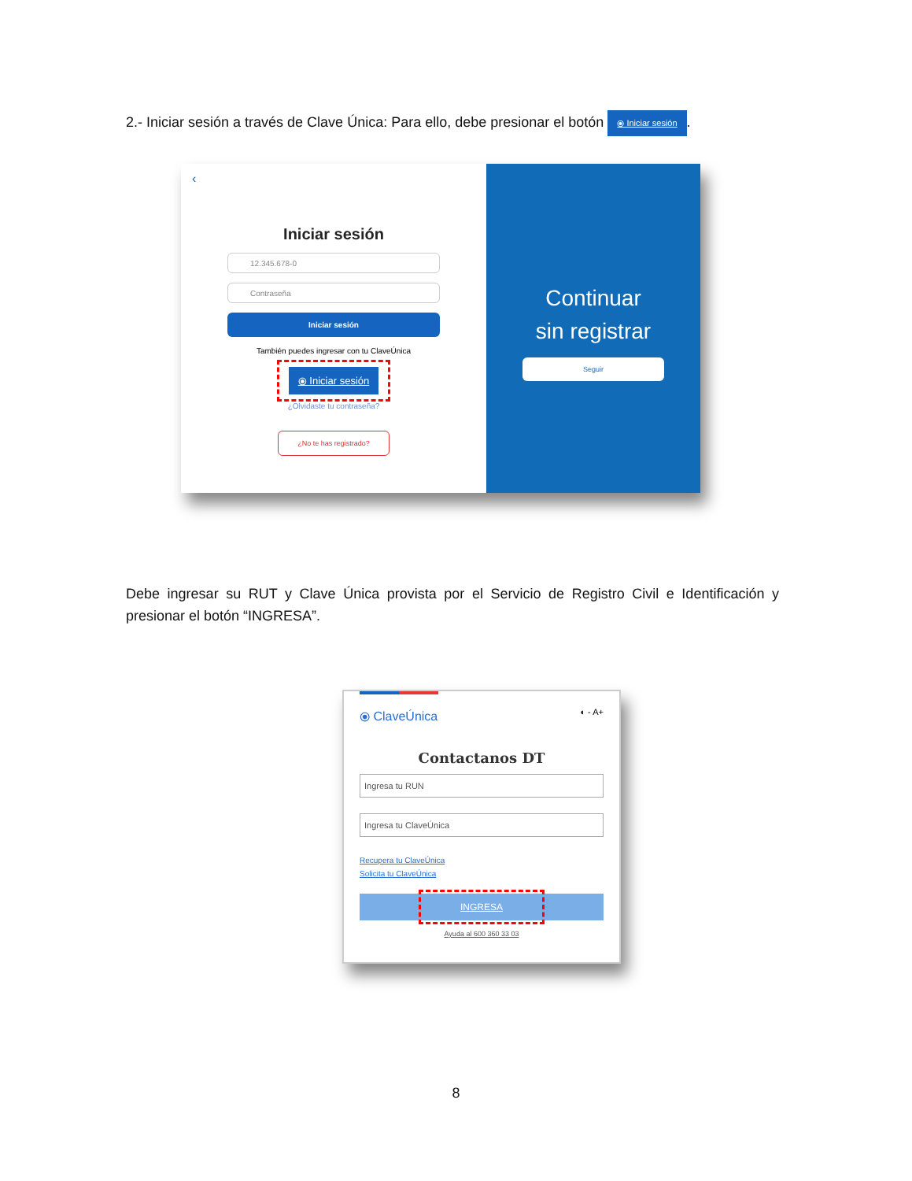2.- Iniciar sesión a través de Clave Única: Para ello, debe presionar el botón ⦿ Iniciar sesión.
‹
Iniciar sesión
12.345.678-0
Contraseña
Iniciar sesión
También puedes ingresar con tu ClaveÚnica
⦿ Iniciar sesión
¿Olvidaste tu contraseña?
¿No te has registrado?
Continuar
sin registrar
Seguir
Debe ingresar su RUT y Clave Única provista por el Servicio de Registro Civil e Identificación y presionar el botón “INGRESA”.
⦿ ClaveÚnica ◐ - A+
Contactanos DT
Ingresa tu RUN
Ingresa tu ClaveÚnica
Recupera tu ClaveÚnica
Solicita tu ClaveÚnica
INGRESA
Ayuda al 600 360 33 03
8